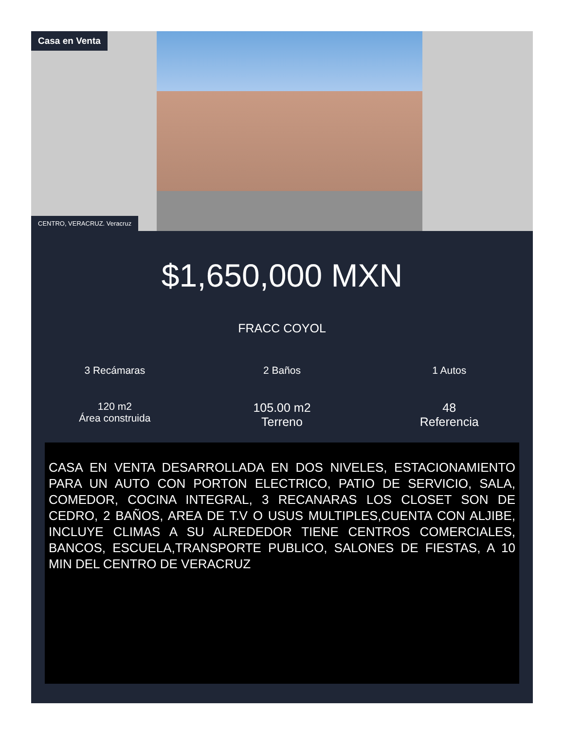Casa en Venta
CENTRO, VERACRUZ. Veracruz
$1,650,000 MXN
FRACC COYOL
3 Recámaras
2 Baños
1 Autos
120 m2
Área construida
105.00 m2
Terreno
48
Referencia
CASA EN VENTA DESARROLLADA EN DOS NIVELES, ESTACIONAMIENTO PARA UN AUTO CON PORTON ELECTRICO, PATIO DE SERVICIO, SALA, COMEDOR, COCINA INTEGRAL, 3 RECANARAS LOS CLOSET SON DE CEDRO, 2 BAÑOS, AREA DE T.V O USUS MULTIPLES,CUENTA CON ALJIBE, INCLUYE CLIMAS A SU ALREDEDOR TIENE CENTROS COMERCIALES, BANCOS, ESCUELA,TRANSPORTE PUBLICO, SALONES DE FIESTAS, A 10 MIN DEL CENTRO DE VERACRUZ